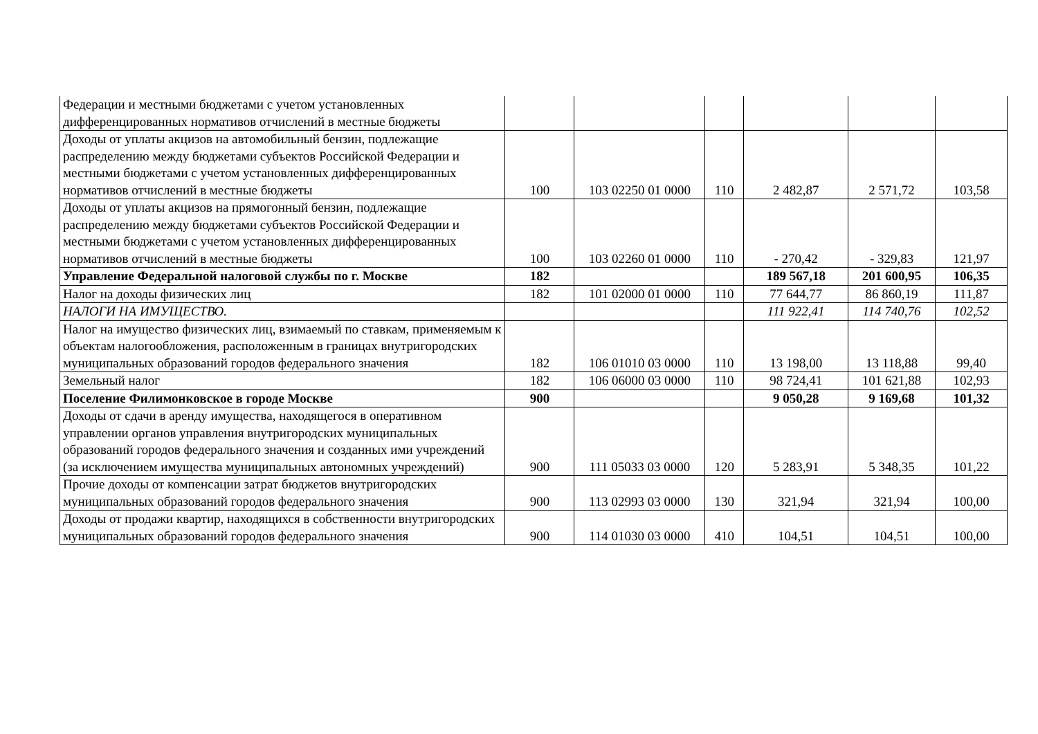| Федерации и местными бюджетами с учетом установленных дифференцированных нормативов отчислений в местные бюджеты | | | | | | |
| Доходы от уплаты акцизов на автомобильный бензин, подлежащие распределению между бюджетами субъектов Российской Федерации и местными бюджетами с учетом установленных дифференцированных нормативов отчислений в местные бюджеты | 100 | 103 02250 01 0000 | 110 | 2 482,87 | 2 571,72 | 103,58 |
| Доходы от уплаты акцизов на прямогонный бензин, подлежащие распределению между бюджетами субъектов Российской Федерации и местными бюджетами с учетом установленных дифференцированных нормативов отчислений в местные бюджеты | 100 | 103 02260 01 0000 | 110 | - 270,42 | - 329,83 | 121,97 |
| Управление Федеральной налоговой службы по г. Москве | 182 | | | 189 567,18 | 201 600,95 | 106,35 |
| Налог на доходы физических лиц | 182 | 101 02000 01 0000 | 110 | 77 644,77 | 86 860,19 | 111,87 |
| НАЛОГИ НА ИМУЩЕСТВО. | | | | 111 922,41 | 114 740,76 | 102,52 |
| Налог на имущество физических лиц, взимаемый по ставкам, применяемым к объектам налогообложения, расположенным в границах внутригородских муниципальных образований городов федерального значения | 182 | 106 01010 03 0000 | 110 | 13 198,00 | 13 118,88 | 99,40 |
| Земельный налог | 182 | 106 06000 03 0000 | 110 | 98 724,41 | 101 621,88 | 102,93 |
| Поселение Филимонковское в городе Москве | 900 | | | 9 050,28 | 9 169,68 | 101,32 |
| Доходы от сдачи в аренду имущества, находящегося в оперативном управлении органов управления внутригородских муниципальных образований городов федерального значения и созданных ими учреждений (за исключением имущества муниципальных автономных учреждений) | 900 | 111 05033 03 0000 | 120 | 5 283,91 | 5 348,35 | 101,22 |
| Прочие доходы от компенсации затрат бюджетов внутригородских муниципальных образований городов федерального значения | 900 | 113 02993 03 0000 | 130 | 321,94 | 321,94 | 100,00 |
| Доходы от продажи квартир, находящихся в собственности внутригородских муниципальных образований городов федерального значения | 900 | 114 01030 03 0000 | 410 | 104,51 | 104,51 | 100,00 |